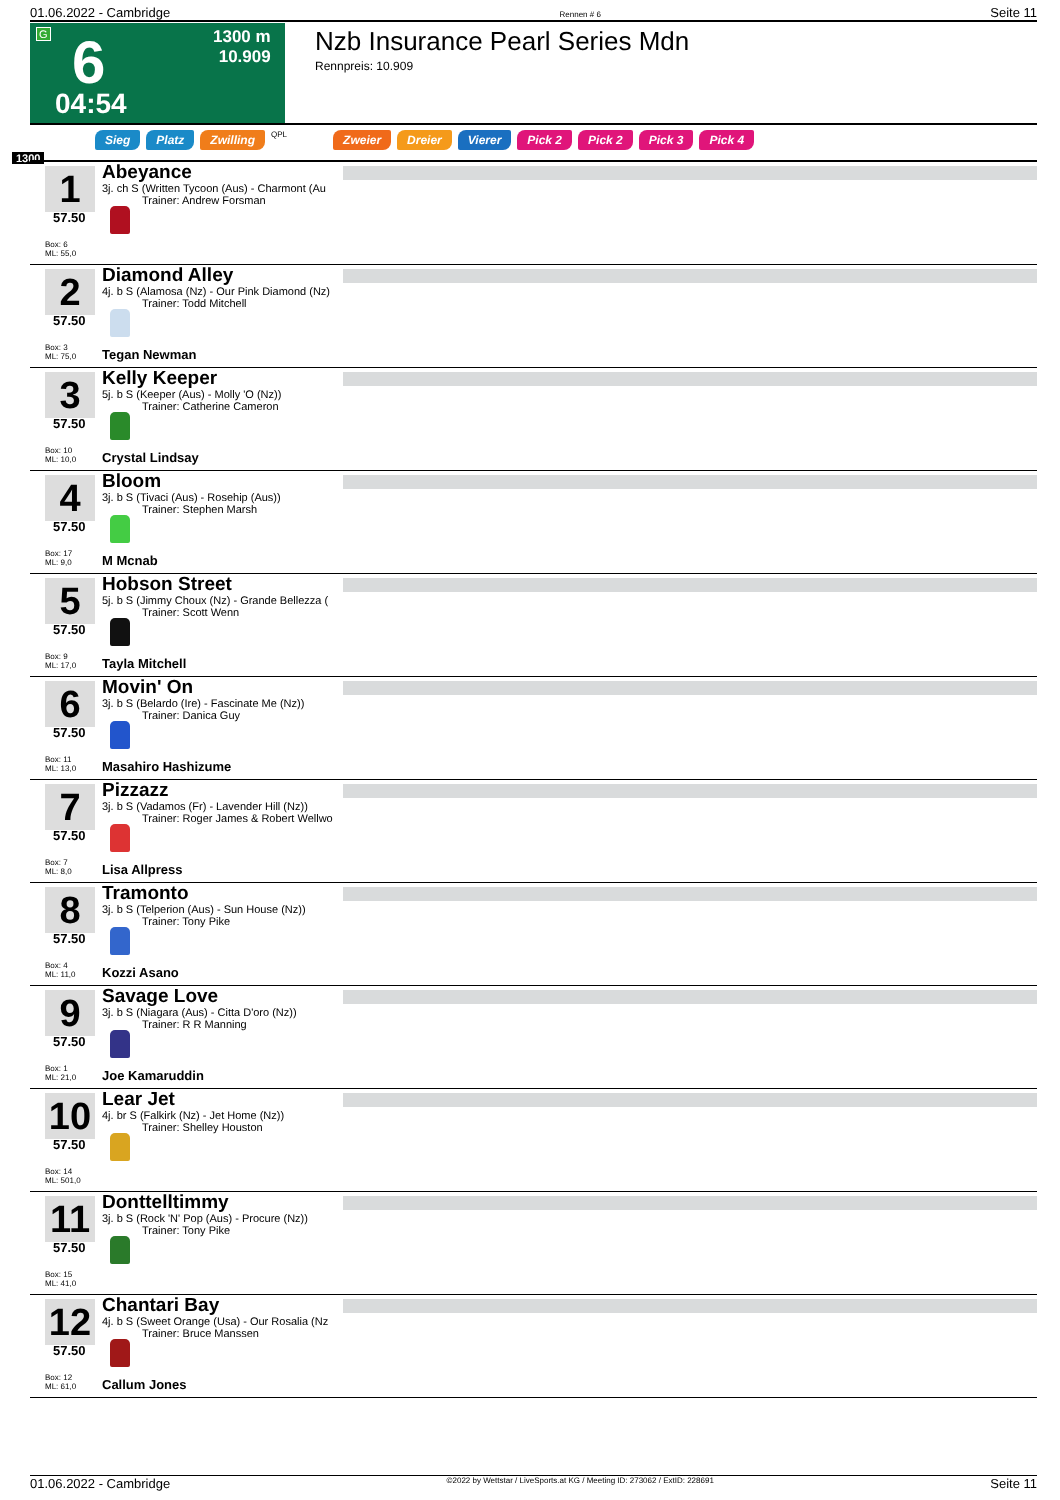01.06.2022 - Cambridge Rennen # 6 Seite 11
G 6
1300 m
10.909
04:54
Nzb Insurance Pearl Series Mdn
Rennpreis: 10.909
Sieg Platz Zwilling QPL Zweier Dreier Vierer Pick 2 Pick 2 Pick 3 Pick 4
1300
1
57.50
Box: 6
ML: 55,0
Abeyance
3j. ch S (Written Tycoon (Aus) - Charmont (Au
Trainer: Andrew Forsman
2
57.50
Box: 3
ML: 75,0
Diamond Alley
4j. b S (Alamosa (Nz) - Our Pink Diamond (Nz)
Trainer: Todd Mitchell
Tegan Newman
3
57.50
Box: 10
ML: 10,0
Kelly Keeper
5j. b S (Keeper (Aus) - Molly 'O (Nz))
Trainer: Catherine Cameron
Crystal Lindsay
4
57.50
Box: 17
ML: 9,0
Bloom
3j. b S (Tivaci (Aus) - Rosehip (Aus))
Trainer: Stephen Marsh
M Mcnab
5
57.50
Box: 9
ML: 17,0
Hobson Street
5j. b S (Jimmy Choux (Nz) - Grande Bellezza (
Trainer: Scott Wenn
Tayla Mitchell
6
57.50
Box: 11
ML: 13,0
Movin' On
3j. b S (Belardo (Ire) - Fascinate Me (Nz))
Trainer: Danica Guy
Masahiro Hashizume
7
57.50
Box: 7
ML: 8,0
Pizzazz
3j. b S (Vadamos (Fr) - Lavender Hill (Nz))
Trainer: Roger James & Robert Wellwo
Lisa Allpress
8
57.50
Box: 4
ML: 11,0
Tramonto
3j. b S (Telperion (Aus) - Sun House (Nz))
Trainer: Tony Pike
Kozzi Asano
9
57.50
Box: 1
ML: 21,0
Savage Love
3j. b S (Niagara (Aus) - Citta D'oro (Nz))
Trainer: R R Manning
Joe Kamaruddin
10
57.50
Box: 14
ML: 501,0
Lear Jet
4j. br S (Falkirk (Nz) - Jet Home (Nz))
Trainer: Shelley Houston
11
57.50
Box: 15
ML: 41,0
Donttelltimmy
3j. b S (Rock 'N' Pop (Aus) - Procure (Nz))
Trainer: Tony Pike
12
57.50
Box: 12
ML: 61,0
Chantari Bay
4j. b S (Sweet Orange (Usa) - Our Rosalia (Nz
Trainer: Bruce Manssen
Callum Jones
01.06.2022 - Cambridge ©2022 by Wettstar / LiveSports.at KG / Meeting ID: 273062 / ExtID: 228691 Seite 11